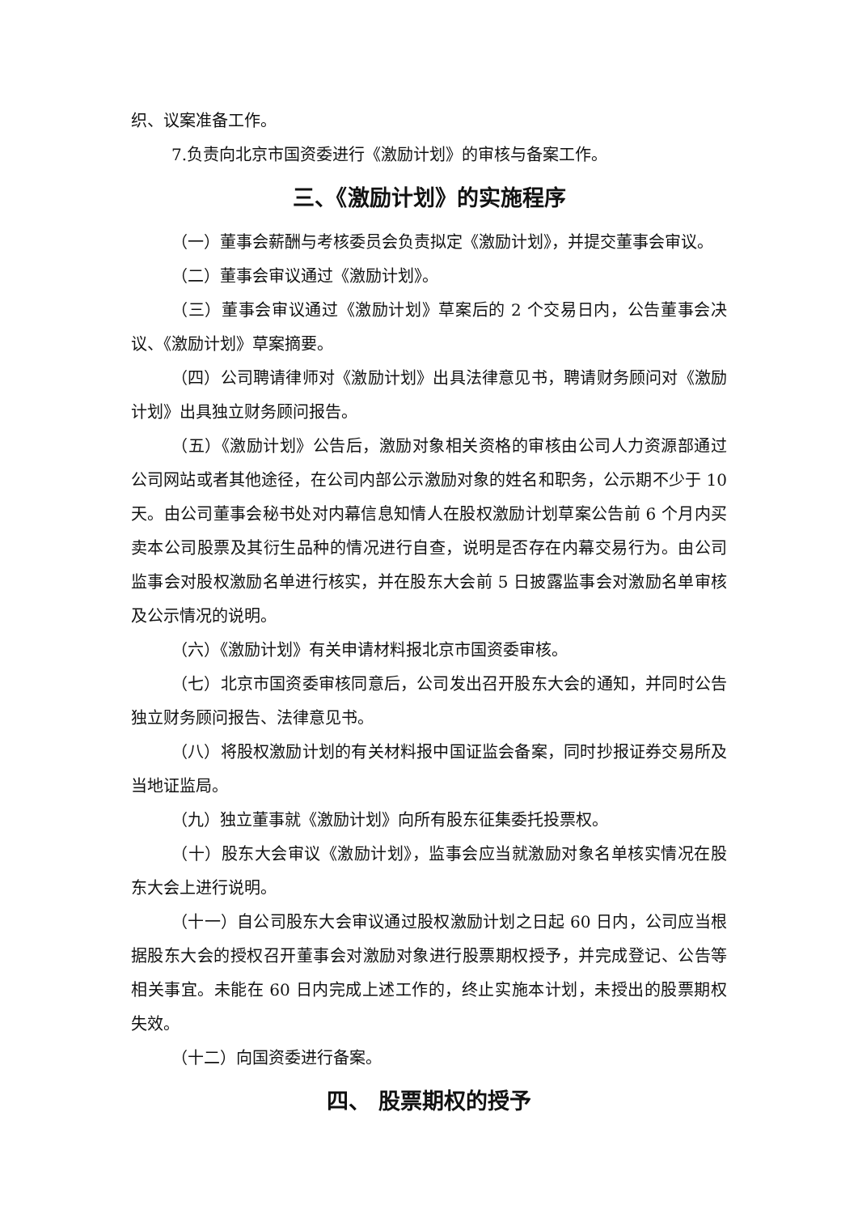织、议案准备工作。
7.负责向北京市国资委进行《激励计划》的审核与备案工作。
三、《激励计划》的实施程序
（一）董事会薪酬与考核委员会负责拟定《激励计划》，并提交董事会审议。
（二）董事会审议通过《激励计划》。
（三）董事会审议通过《激励计划》草案后的 2 个交易日内，公告董事会决议、《激励计划》草案摘要。
（四）公司聘请律师对《激励计划》出具法律意见书，聘请财务顾问对《激励计划》出具独立财务顾问报告。
（五）《激励计划》公告后，激励对象相关资格的审核由公司人力资源部通过公司网站或者其他途径，在公司内部公示激励对象的姓名和职务，公示期不少于 10 天。由公司董事会秘书处对内幕信息知情人在股权激励计划草案公告前 6 个月内买卖本公司股票及其衍生品种的情况进行自查，说明是否存在内幕交易行为。由公司监事会对股权激励名单进行核实，并在股东大会前 5 日披露监事会对激励名单审核及公示情况的说明。
（六）《激励计划》有关申请材料报北京市国资委审核。
（七）北京市国资委审核同意后，公司发出召开股东大会的通知，并同时公告独立财务顾问报告、法律意见书。
（八）将股权激励计划的有关材料报中国证监会备案，同时抄报证券交易所及当地证监局。
（九）独立董事就《激励计划》向所有股东征集委托投票权。
（十）股东大会审议《激励计划》，监事会应当就激励对象名单核实情况在股东大会上进行说明。
（十一）自公司股东大会审议通过股权激励计划之日起 60 日内，公司应当根据股东大会的授权召开董事会对激励对象进行股票期权授予，并完成登记、公告等相关事宜。未能在 60 日内完成上述工作的，终止实施本计划，未授出的股票期权失效。
（十二）向国资委进行备案。
四、 股票期权的授予